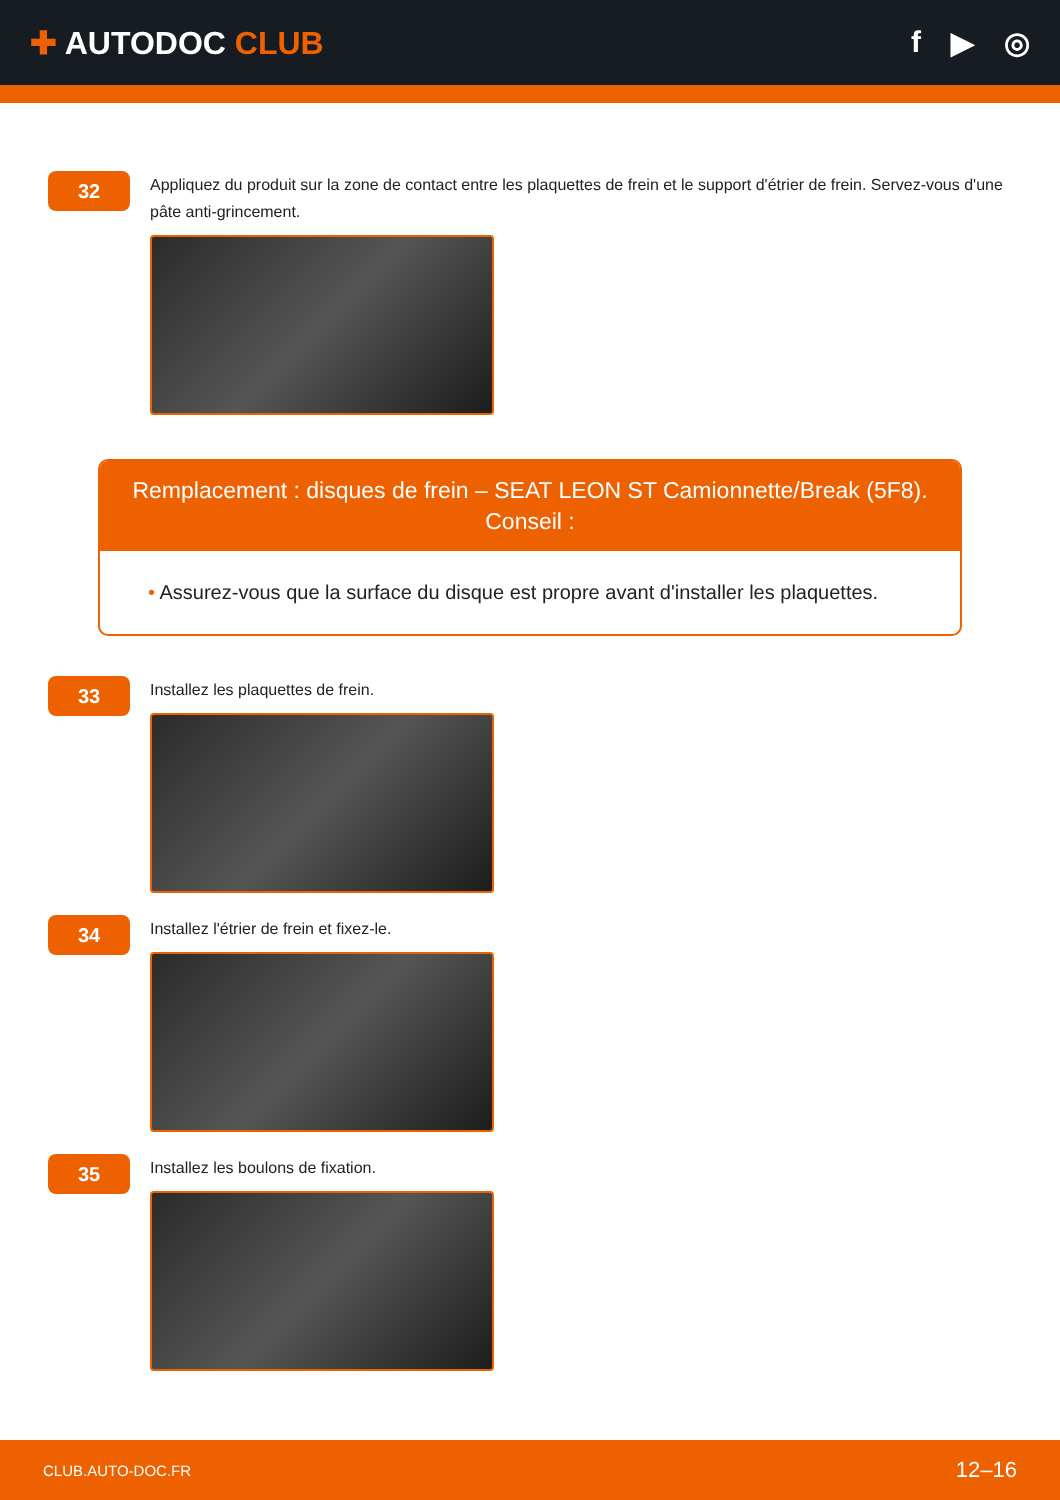✚ AUTODOC CLUB f ▶ ◎
32
Appliquez du produit sur la zone de contact entre les plaquettes de frein et le support d'étrier de frein. Servez-vous d'une pâte anti-grincement.
Remplacement : disques de frein – SEAT LEON ST Camionnette/Break (5F8).
Conseil :
• Assurez-vous que la surface du disque est propre avant d'installer les plaquettes.
33
Installez les plaquettes de frein.
34
Installez l'étrier de frein et fixez-le.
35
Installez les boulons de fixation.
CLUB.AUTO-DOC.FR 12–16